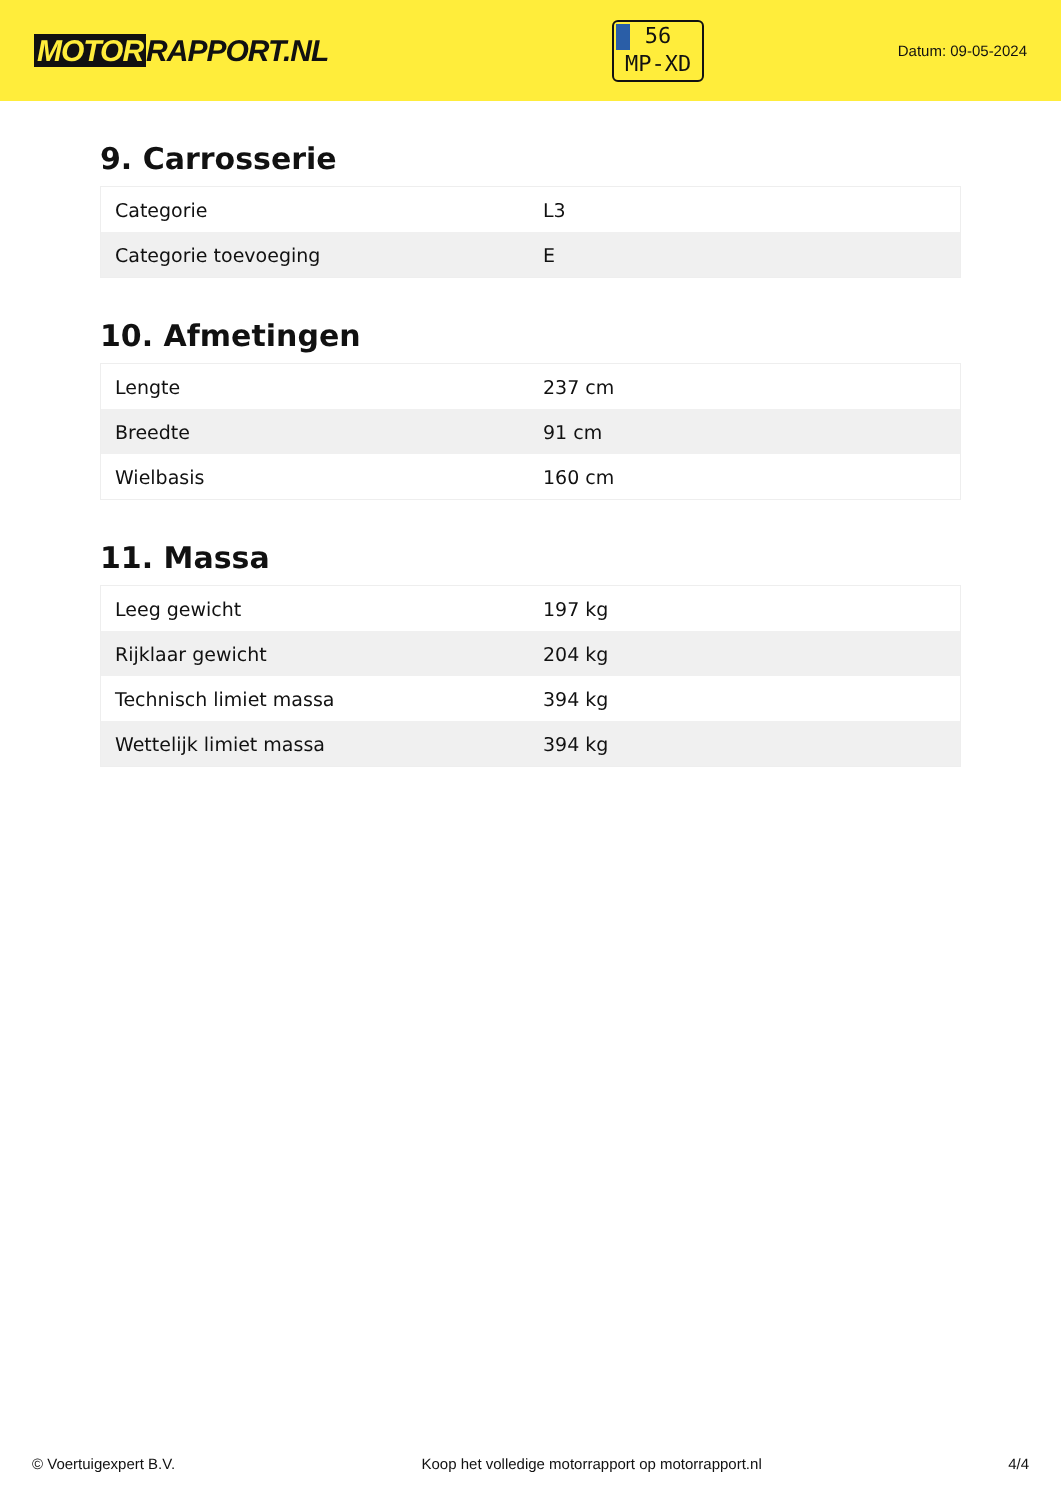MOTOR RAPPORT.NL
56
MP-XD
Datum: 09-05-2024
9. Carrosserie
| Categorie | L3 |
| Categorie toevoeging | E |
10. Afmetingen
| Lengte | 237 cm |
| Breedte | 91 cm |
| Wielbasis | 160 cm |
11. Massa
| Leeg gewicht | 197 kg |
| Rijklaar gewicht | 204 kg |
| Technisch limiet massa | 394 kg |
| Wettelijk limiet massa | 394 kg |
© Voertuigexpert B.V. Koop het volledige motorrapport op motorrapport.nl 4/4